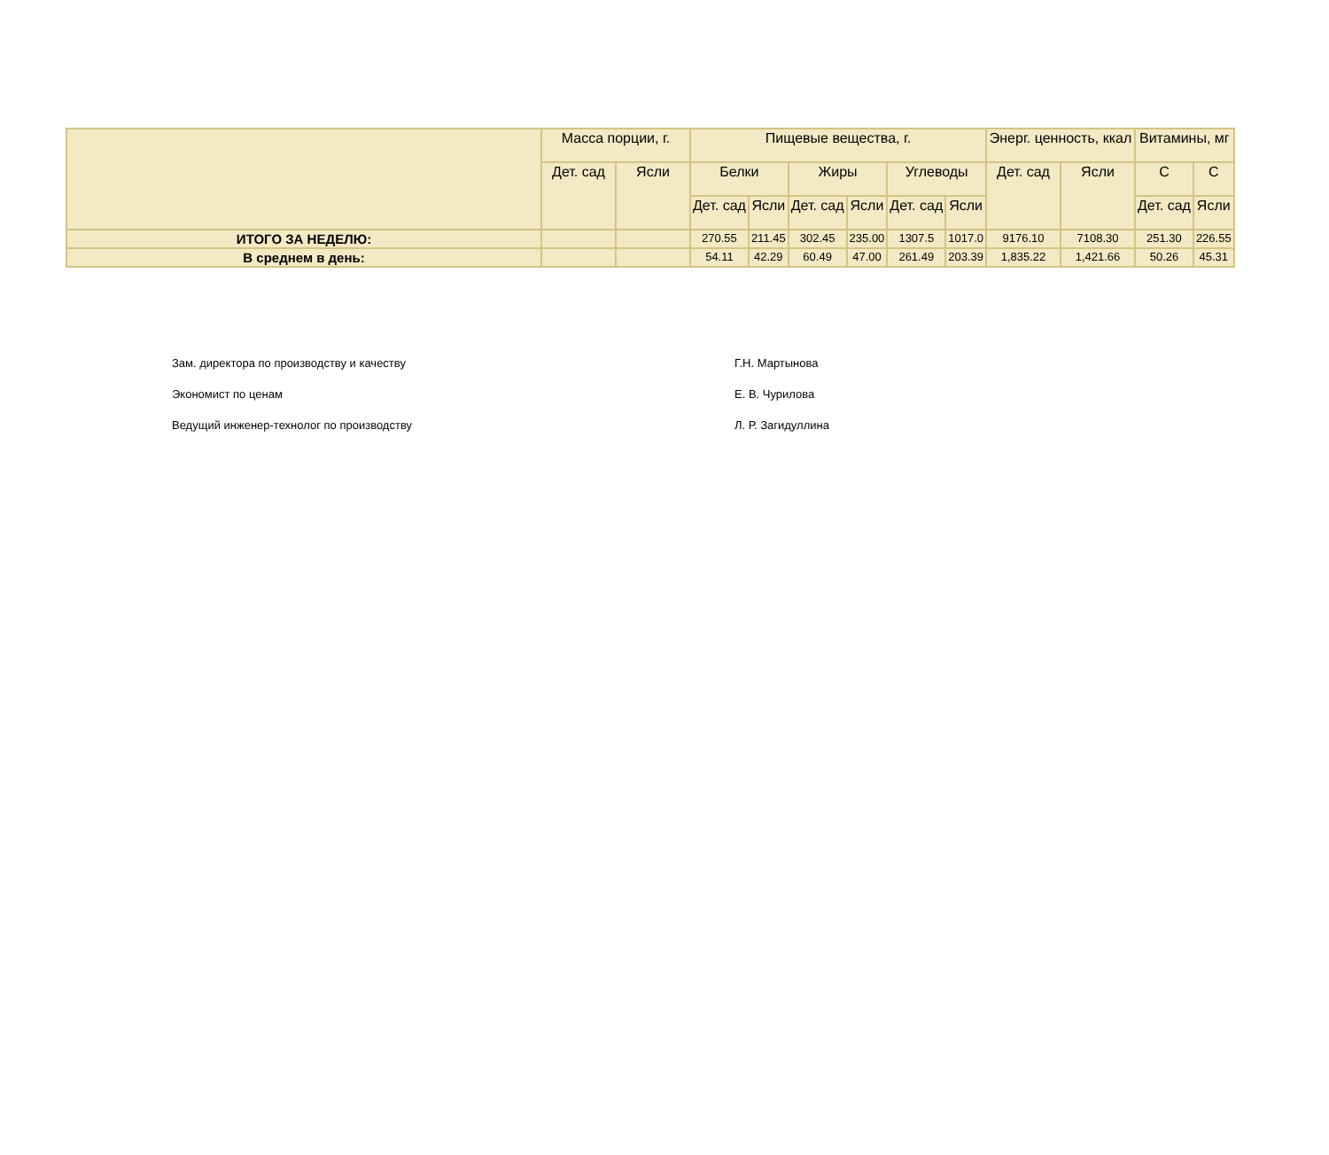| | Масса порции, г. | | Пищевые вещества, г. | | | | | | Энерг. ценность, ккал | | Витамины, мг | |
| --- | --- | --- | --- | --- | --- | --- | --- | --- | --- | --- | --- | --- |
| | Дет. сад | Ясли | Белки | | Жиры | | Углеводы | | Дет. сад | Ясли | С | С |
| | | | Дет. сад | Ясли | Дет. сад | Ясли | Дет. сад | Ясли | | | Дет. сад | Ясли |
| ИТОГО ЗА НЕДЕЛЮ: | | | 270.55 | 211.45 | 302.45 | 235.00 | 1307.5 | 1017.0 | 9176.10 | 7108.30 | 251.30 | 226.55 |
| В среднем в день: | | | 54.11 | 42.29 | 60.49 | 47.00 | 261.49 | 203.39 | 1,835.22 | 1,421.66 | 50.26 | 45.31 |
Зам. директора по производству и качеству Г.Н. Мартынова
Экономист по ценам Е. В. Чурилова
Ведущий инженер-технолог по производству Л. Р. Загидуллина